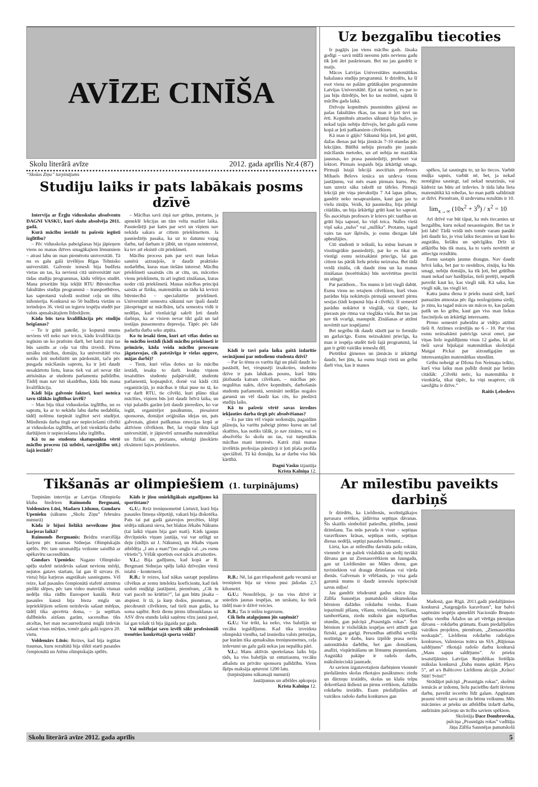AVĪZE CINĪŠA
Skolu literārā avīze 2012. gada aprīlis Nr.4 (87)
“Skolas Ziņu” turpinājums
Studiju laiks ir pats labākais posms dzīvē
Intervija ar Ērgļu vidusskolas absolventu DAGNI VASKU, kurš skolu absolvēja 2011. gadā.
Kurā mācību iestādē tu pašreiz iegūsti izglītību?
– Pēc vidusskolas pabeigšanas bija jāpieņem viens no manas dzīves smagākajiem lēmumiem – atrast labu un man piemērotu universitāti. Tā nu es galu galā izvēlējos Rīgas Tehnisko universitāti. Galvenie iemesli bija budžeta vietas un tas, ka nevienā citā universitātē nav tādas studiju programmas, kādu vēlējos studēt. Mana prioritāte bija iekļūt RTU Būvniecības fakultātes studiju programmā – transportbūves, kas saprotamā valodā nozīmē ceļu un tiltu inženierija. Konkursā no 50 budžeta vietām es ierindojos 36. vietā un ieguvu iespēju studēt par valsts apmaksātajiem līdzekļiem.
Kāda būs tava kvalifikācija pēc studiju beigšanas?
– To ir grūti pateikt, jo kopumā mums neviens vēl neko nav teicis, kādu kvalifikāciju iegūsim un ko pratīsim darīt, bet katrā ziņā tas būs saistīts ar ceļu vai tiltu izveidi. Pirms uzsāku mācības, domāju, ka universitātē viss notiks ļoti mobilizēti un pārdomāti, taču pēc pusgada mācīšanās saprotu, ka ir ļoti daudz nesakārtotu lietu, kuras tiek vai arī nevar tikt atrisinātas ar studentu parlamenta palīdzību. Tādēļ man nav īsti skaidrības, kāda būs mana kvalifikācija.
Kādi bija galvenie faktori, kuri noteica tavu tālākās izglītības izvēli?
– Man bija tikai vidusskolas izglītība, un es sapratu, ka ar to nekādu labu darbu nedabūšu, tādēļ nolēmu turpināt izglītot sevi studējot. Mūsdienās darba tirgū nav nepieciešami cilvēki ar vidusskolas izglītību, arī ļoti vienkāršu darbu darītājiem ir nepieciešama laba izglītība.
Kā tu no studenta skatupunkta vērtē mācību procesu (tā uzbūvi, sarežģītību utt.) šajā iestādē?
– Mācības savā ziņā nav grūtas, protams, ja apmeklē lekcijas un tām velta mazliet laika. Pasniedzēji par katrs par sevi un viņiem nav nekāda sakara ar citiem priekšmetiem. Ja pasniedzējs pasaka, ka uz to datumu vajag darbu, tad darbam ir jābūt, un viņam neinteresē, ka tev arī eksistē citi priekšmeti.
Mācību process pats par sevi man liekas samērā aizraujošs, ir daudz praktisko nodarbību, kuras man tiešām interesē. Mācību priekšmeti sasaistās cits ar citu, un, mācoties vienu priekšmetu, tu arī iegūsti zināšanas, kuras noder citā priekšmetā. Manas mācības principā saistās ar fiziku, matemātiku un tādu kā ievirzi būvniecībā – specializētie priekšmeti. Universitātē semestra sākumā nav īpaši daudz jāiespringst uz mācībām, taču semestra vidū ir nedēļas, kad vienlaicīgi sakrīt ļoti daudz darbiņu, ka ar visiem nevar tikt galā un tad iestājas pussemestra depresija. Tāpēc pēc labi padarīta darba seko atpūta.
Ko tu iesaki tiem, kuri arī vēlas doties uz šo mācību iestādi (kādi mācību priekšmeti ir primārie, kāda veida mācību procesam jāgatavojas, cik patstāvīga ir vielas apguve, mājas darbi)?
– Tiem, kuri vēlas doties uz šo mācību iestādi, iesaku to darīt. Iesaku viņiem iesaistīties studentu pašpārvaldē, studentu parlamentā, kopsapulcē, domē vai kādā citā organizācijā, jo mācības ir tikai puse no tā, ko var darīt RTU, tie cilvēki, kuri plāno tikai mācīties, viņiem būs ļoti daudz brīvā laika, un viņi palaidīs garām ļoti daudz pieredzes, ko var iegūt, organizējot pasākumus, piesaistot sponsorus, domājot oriģinālas idejas un, pats galvenais, gūstot patīkamas emocijas kopā ar aktīviem cilvēkiem. Bet, lai vispār tiktu šajā universitātē, ir jāpievērš uzmanība matemātikai un fizikai un, protams, sekmīgi jānokārto eksāmeni šajos priekšmetos.
Kādi ir tavi paša laika gaitā izdarītie secinājumi par mūsdienu studenta dzīvi?
– Par šo tēmu es varētu ilgi un plaši daudz ko pastāstīt, bet, virspusēji izsakoties, studentu dzīve ir pats labākais posms, kurš būtu jāizbauda katram cilvēkam, – mācības pēc negulētas nakts, dzīve kopmītnēs, darbošanās studentu parlamentā, semināri nedēļas nogales garumā un vēl daudz kas cits, ko piedāvā studiju laiks.
Kā tu pašreiz vērtē savas izredzes iekļauties darba tirgū pēc absolvēšanas?
– Es par tām vēl vispār nedomāju, pagaidām plānoju, ka varētu pabeigt pirmo kursu un tad skatīties, kas notiks tālāk, jo nav zināms, vai es absolvēšu šo skolu un tas, vai turpmākās mācības mani interesēs. Katrā ziņā manas izvēlētās profesijas pārstāvji ir ļoti plaša profila speciālisti. Tā kā domāju, ka ar darbu viss būs kārtībā.
Dagni Vasku izjautāja
Krista Kalniņa 12.
Uz bezgalību tiecoties
Ir pagājis jau viens mācību gads. Jāsaka godīgi – savā mūžā neesmu jutis nevienu gadu tik ļoti ātri paskrienam. Bet nu jau gandrīz ir maijs.
Mācos Latvijas Universitātes matemātikas bakalaura studiju programmā. Ir dzirdēts, ka šī esot viena no pašām grūtākajām programmām Latvijas Universitātē. Ejot uz turieni, es par to jau biju dzirdējis, bet ko tas nozīmē, sajutu šī mācību gada laikā.
Dzīvoju kopmītnēs pusminūtes gājienā no pašas fakultātes ēkas, tas man ir ļoti tuvi un ērti. Kopmītnēs atrasties sākumā bija bailes, jo nekad tajās nebiju dzīvojis, bet galu galā esmu kopā ar ļoti patīkamiem cilvēkiem.
Kā man ir gājis? Sākumā bija ļoti, ļoti grūti, dažas dienas pat bija jāmācās 7-10 stundas pēc lekcijām. Būtībā nebiju pieradis pie jaunās mācīšanās metodes, un arī nebija ne mazākās jausmas, ko prasa pasniedzēji, profesori vai lektori. Pirmais iespaids bija ārkārtīgi smags. Pirmajā īstajā lekcijā asociētais profesors Mihaels Belovs ienāca un uzdeva vienu jautājumu, vai mēs esam pirmais kurss. Pēc tam uzreiz sāka rakstīt uz tāfeles. Pirmajā lekcijā pie viņa pierakstīju 7 A4 lapas pilnas, gandrīz neko nesaprazdams, kaut gan jau to vielu zināju. Veids, kā pasniedza, bija pilnīgi citādāks, un bija ārkārtīgi grūti kaut ko saprast. Šis asociētais profesors ir krievs pēc tautības un grūti bija saprast, ko viņš teica. Nulles vietā viņš saka „nulss” vai „nullika”. Protams, tagad vairs tas nav šķērslis, jo esmu diezgan labi apbružājies.
Citi studenti ir teikuši, ka mūsu kursam ir visstingrākie pasniedzēji, par ko es tikai un vienīgi esmu neizsakāmi priecīgs, lai gan citiem tas pārāk lielu prieku neizraisa. Bet tādā veidā zināšu, cik daudz zinu un ka manas zināšanas (teorētiskās) būs novērtētas precīzi un stingri.
Par parādiem... Tos mums ir ļoti viegli dabūt. Esmu viens no retajiem cilvēkiem, kurš visus parādus bija nokārtojis pirmajā semestrī pirms sesijas (tādi kopumā bija 4 cilvēki). II semestrī parādus nokārtot ir vieglāk, vai tāpēc, ka pierasts pie ritma vai vieglāka viela. Bet tas jau nav tik svarīgi, manuprāt. Zināšanas ar atzīmi novērtēt nav iespējams!
Bet negribu tik daudz stāstīt par to formālo un garlaicīgo. Esmu neizsakāmi priecīgs, ka man ir iespēja studēt tieši šajā programmā, lai gan ir grūti vairāku iemeslu dēļ.
Pietrūkst ģimenes un jāmācās ir ārkārtīgi daudz, bet jūtu, ka esmu īstajā vietā un gribu darīt visu, kas ir manos
spēkos, lai sasniegtu to, uz ko tiecos. Varbūt muļķa sapnis, varbūt nē, bet, ja nekad nemēģina sasniegt, tad nekad neuzzinās, vai kādreiz tas būtu arī izdevies. Ir tāda laba lieta matemātikā kā robežas, ko man patīk salīdzināt ar dzīvi. Piemēram, šī uzdevuma rezultāts ir 10.
lim<sub>x→∞</sub> (10x<sup>2</sup> + 3<sup>9</sup>) / x<sup>2</sup> = 10
Arī dzīvē var būt tāpat, ka mēs tiecamies uz bezgalību, kuru nekad nesasniegsim. Bet tas ir ļoti labi! Tādā veidā mēs tomēr varam panākt ļoti daudz ko, jo visu laiku tiecamies uz kaut ko augstāku, lielāku un spēcīgāku. Drīz tā atšķirība būs tik maza, ka to varēs novērtēt ar attiecīgu rezultātu.
Esmu sastapis jaunus draugus. Nav daudz brīvā laika, bet par to nesūdzos, zināju, ka būs smagi, nebiju domājis, ka tik ļoti, bet grūtības mani nekad nav baidījušas, tieši pretēji, nepatīk paveikt kaut ko, kas viegli nāk. Kā saka, kas viegli nāk, tas viegli iet.
Katra jauna diena ir prieks manā sirdī, kurš pamazām atmostas pēc ilga noslogojuma sirdij, jo zinu, ka tagad mācos un mācos to, kas pašam patīk un ko gribu, kaut gan viss man liekas fascinējošs un ārkārtīgi interesants.
Pirmo semestri pabeidzu ar vidējo atzīmi tieši 8. Atzīmes svārstījās no 6 – 10. Par visu esmu neizsakāmi pateicīgs savai omei, par viņas lielo ieguldījumu visus 12 gadus, kā arī tieši savai bijušajai matemātikas skolotājai Maigai Pickai par aizrautīgajām un interesantajām matemātikas stundām.
Gribu nobeigt ar Džona fon Neimaņa teikto, kurš visu laiku man palīdz domāt par lietām citādāk: „Cilvēki netic, ka matemātika ir vienkārša, tikai tāpēc, ka viņi neaptver, cik sarežģīta ir dzīve.”
Raitis Ļebedevs
Tikšanās ar olimpiešiem (1. turpinājums)
Turpinām interviju ar Latvijas Olimpiešu kluba biedriem Raimondu Bergmani, Voldemāru Lūsi, Madaru Līdumu, Gundaru Upenieku (sākums „Skolu Ziņu” februāra numurā)
Kāda ir bijusi lielākā neveiksme jūsu karjeras laikā?
Raimonds Bergmanis: Beidzu svarcēlāja karjeru pēc traumas Sidnejas Olimpiskajās spēlēs. Pēc tam uzsmaidīja veiksme saistībā ar spēkavīru sacensībām.
Gundars Upenieks: Nagano Olimpisko spēļu stafetē neizdevās sašaut nevienu mērķi, nejutos gatavs startam, lai gan šī uzvara (6. vieta) bija karjeras augstākais sasniegums. Vēl reize, kad pasaules čempionātā stafetē aizmirsu pielikt slēpes, pēc tam video materiāls vismaz nedēļu tika rādīts Eurosport kanālā. Reiz pasaules kausā bija bieza migla un iepriekšējiem sešiem neizdevās sašaut mērķus, tādēļ tika apsvērta doma, – ja septītais dalībnieks aizšaus garām, sacensības tiks atceltas, bet man necaurredzamā miglā izdevās sašaut visus mērķus, tomēr galu galā ieguvu 20. vietu.
Voldemārs Lūsis: Reizes, kad bija iegūtas traumas, kuru rezultātā bija slikti starti pasaules čempionātā un Atēnu olimpiskajās spēlēs.
Kāds ir jūsu smieklīgākais atgadījums kā sportistam?
G.U.: Reiz treniņnometnē Lietuvā, kurā bija pasaules līmeņa slēpotāji, vakarā bija diskotēka. Pats tai pat gadā gatavojos precēties, klēpī sēdēja nākamā sieva, bet blakus Jēkabs Nākums (tai laikā viņam bija gari mati). Kāds igauņu divcīņnieks viņam jautāja, vai var uzlūgt uz deju (rādījis uz J. Nākumu), un Jēkabs viņam atbildēja „I am a man!”(no angļu val. „es esmu vīrietis”). Vēlāk sportists esot nācis atvainoties.
V.L.: Bija gadījums, kad kopā ar R. Bergmani Sidnejas spēļu laikā dzīvojām vienā istabā – konteinerā.
R.B.: Ir reizes, kad nākas sastapt populārus cilvēkus ar zemu intelekta koeficientu, kad tiek uzdoti muļķīgi jautājumi, piemēram, „Cik tu vari pacelt no krūtīm?”, lai gan būtu jāsaka – atspiest. Ir tā, ja kurp dodos, piemēram, ar piecdesmit cilvēkiem, tad tieši man gadās, ka soma saplīst. Reiz dienu pirms izbraukšanas uz ASV divu stundu laikā saņēmu vīzu jaunā pasē, lai gan tolaik tā bija jāgaida pat gadu.
Vai nožēlojat savu izvēli sākt profesionāli trenēties konkrētajā sporta veidā?
R.B.: Nē, lai gan trīspadsmit gadu vecumā uz treniņiem bija uz vienu pusi jādodas 2,5 kilometri.
G.U.: Nenožēloju, jo tas viss dzīvē ir sniedzis jaunas iespējas, un uzskatu, ka tieši tādēļ man ir dzīvē veicies.
R.B.: Tas ir milzu ieguvums.
Cik lielu atalgojumu jūs saņēmāt?
G.U.: Var teikt, ka neko, viss balstījās uz vecāku ieguldījumu. Kad tika izveidota olimpiskā vienība, tad izsniedza valsts prēmijas, par kurām tika apmaksātas treniņnometnes, ceļa izdevumi un galu galā nekas jau nepalika pāri.
V.L.: Mans aktīvās sportošanas laiks bija tāds, ka viss balstījās uz entuziasmu, vecāku atbalstu un privāto sponsoru palīdzību. Viens šķēps maksāja aptuveni 1200 latu.
(turpinājums nākamajā numurā)
Jautājumus un atbildes apkopoja
Krista Kalniņa 12.
Ar mīlestību paveikts darbiņš
Ir dzirdēts, ka Lieldienās, nozīmīgākajos pavasara svētkos, jādāvina septiņas dāvanas. Šis skaitlis simbolizē patiesību, pilnību, jaunā dzimšanu. Tas mūs pavada it visur – septiņas varavīksnes krāsas, septiņas notis, septiņas dienas nedēļā, septiņi pasaules brīnumi...
Lieta, kas ar mīlestību darināta pašu rokām, vienmēr ir un paliek vislabākā un sirdij tuvākā dāvana gan uz Ziemassvētkiem un Jaungadu, gan uz Lieldienām un Mātes dienu, gan tuviniekiem vai draugu dzimšanas vai vārda dienās. Galvenais ir vēlēšanās, jo visa gada garumā mums ir daudz iemeslu iepriecināt savus mīļos!
Jau gandrīz trīsdesmit gadus mācu Jāņa Zālīša Sausnējas pamatskolā sākumskolas bērniem dažādus rokdarbu veidus. Esam iepazinuši pīšanu, vīšanu, veidošanu, locīšanu, tamborēšanu, ziedu mākslu gan mājturības stundās, gan pulciņā „Prasmīgās rokas”. Šeit bērniem ir vislielākās iespējas sevi attīstīt gan fiziski, gan garīgi. Personības attīstībā sevišķi nozīmīgs ir darbs, kura izpilde prasa nevis automātisku darbību, bet gan domāšanu, analīzi, vispārināšanu un lēmumu pieņemšanu. Augstākā pakāpe ir radošs darbs, mākslinieciskā jaunrade.
Ar saviem izgatavotajiem darbiņiem vienmēr piedalāmies skolas rīkotajos pasākumos: ziedu un dārzeņu izstādēs, skolas un klašu telpu dekorēšanā ikdienā un pirms svētkiem, dažādās rokdarbu izstādēs. Esam piedalījušies arī vairākos radošo darbu konkursos gan
Madonā, gan Rīgā. 2011.gadā piedalījāmies konkursā „Sargeņģelis karavīram”, kur balvā saņēmām iespēju apmeklēt Nacionālo Bruņoto spēku vienību Ādažos un arī vērtīgu piemiņas dāvanu – rokdarbu grāmatu. Esam piedalījušies vairākos projektos, piemēram, „Ziemassvētku noskaņās”, Lieldienu rokdarbu radošajos konkursos, Valmieras teātra un SIA „Rūjienas saldējums” rīkotajā radošo darbu konkursā „Mans sapņu saldējums”. Ar prieku iesaistījāmies Latvijas Republikas lietišķās mākslas konkursā „Daba mums apkārt. Pļava 5”, arī a/s Balticovo Lieldienu akcijās „Krāso! Sūti! Svini!”
Strādājot pulciņā „Prasmīgās rokas”, skolēni iemācās ar izdomu, lielu pacietību darīt ikvienu darbu, paveikt iecerēto līdz galam. Apgūstam prasmi vērtēt savu un citu bērnu veikumu. Mēs mācāmies ar prieku un atbildību izdarīt darbu, audzinām pašcieņu un ticību saviem spēkiem.
Skolotāja Dace Dombrovska,
pulciņa „Prasmīgās rokas” vadītāja
Jāņa Zālīša Sausnējas pamatskolā
Skolu literārā avīze 2012. gada aprīlis 5